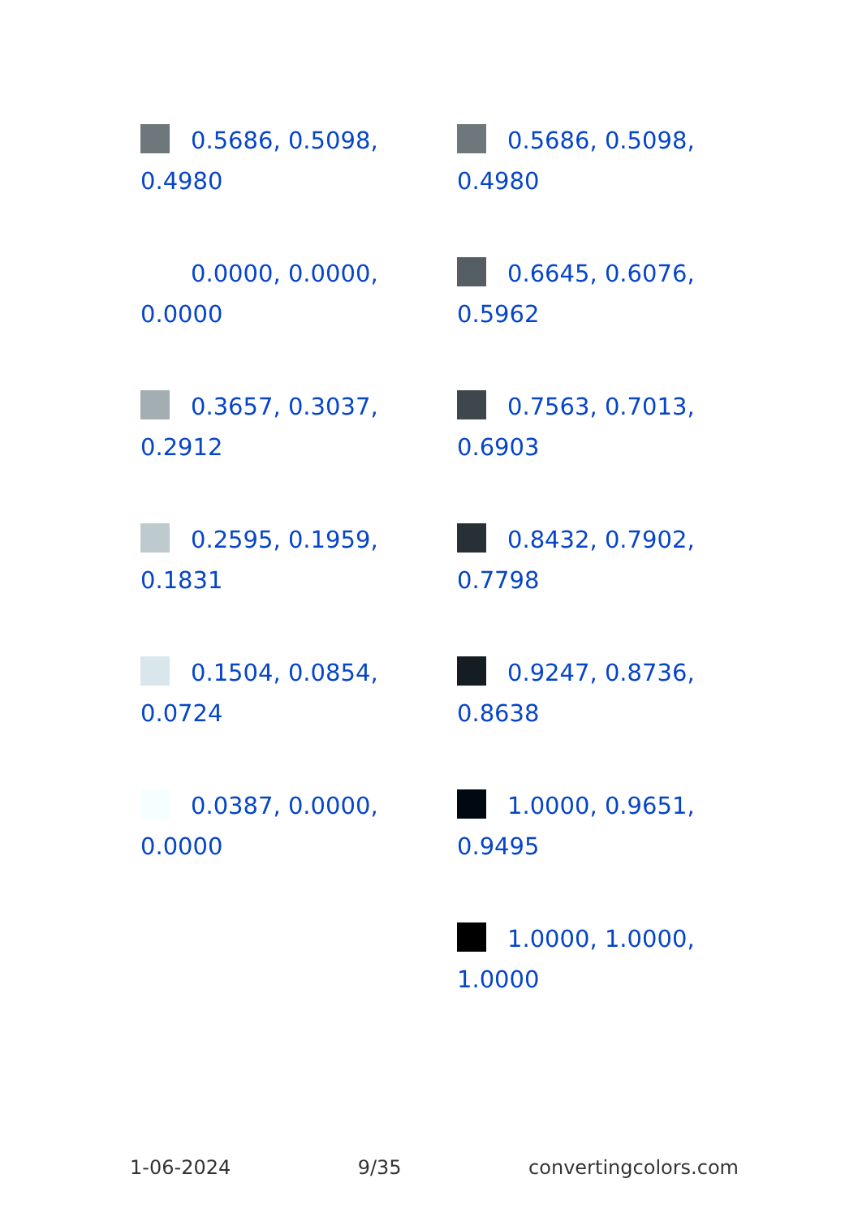0.5686, 0.5098, 0.4980
0.5686, 0.5098, 0.4980
0.0000, 0.0000, 0.0000
0.6645, 0.6076, 0.5962
0.3657, 0.3037, 0.2912
0.7563, 0.7013, 0.6903
0.2595, 0.1959, 0.1831
0.8432, 0.7902, 0.7798
0.1504, 0.0854, 0.0724
0.9247, 0.8736, 0.8638
0.0387, 0.0000, 0.0000
1.0000, 0.9651, 0.9495
1.0000, 1.0000, 1.0000
1-06-2024 9/35 convertingcolors.com